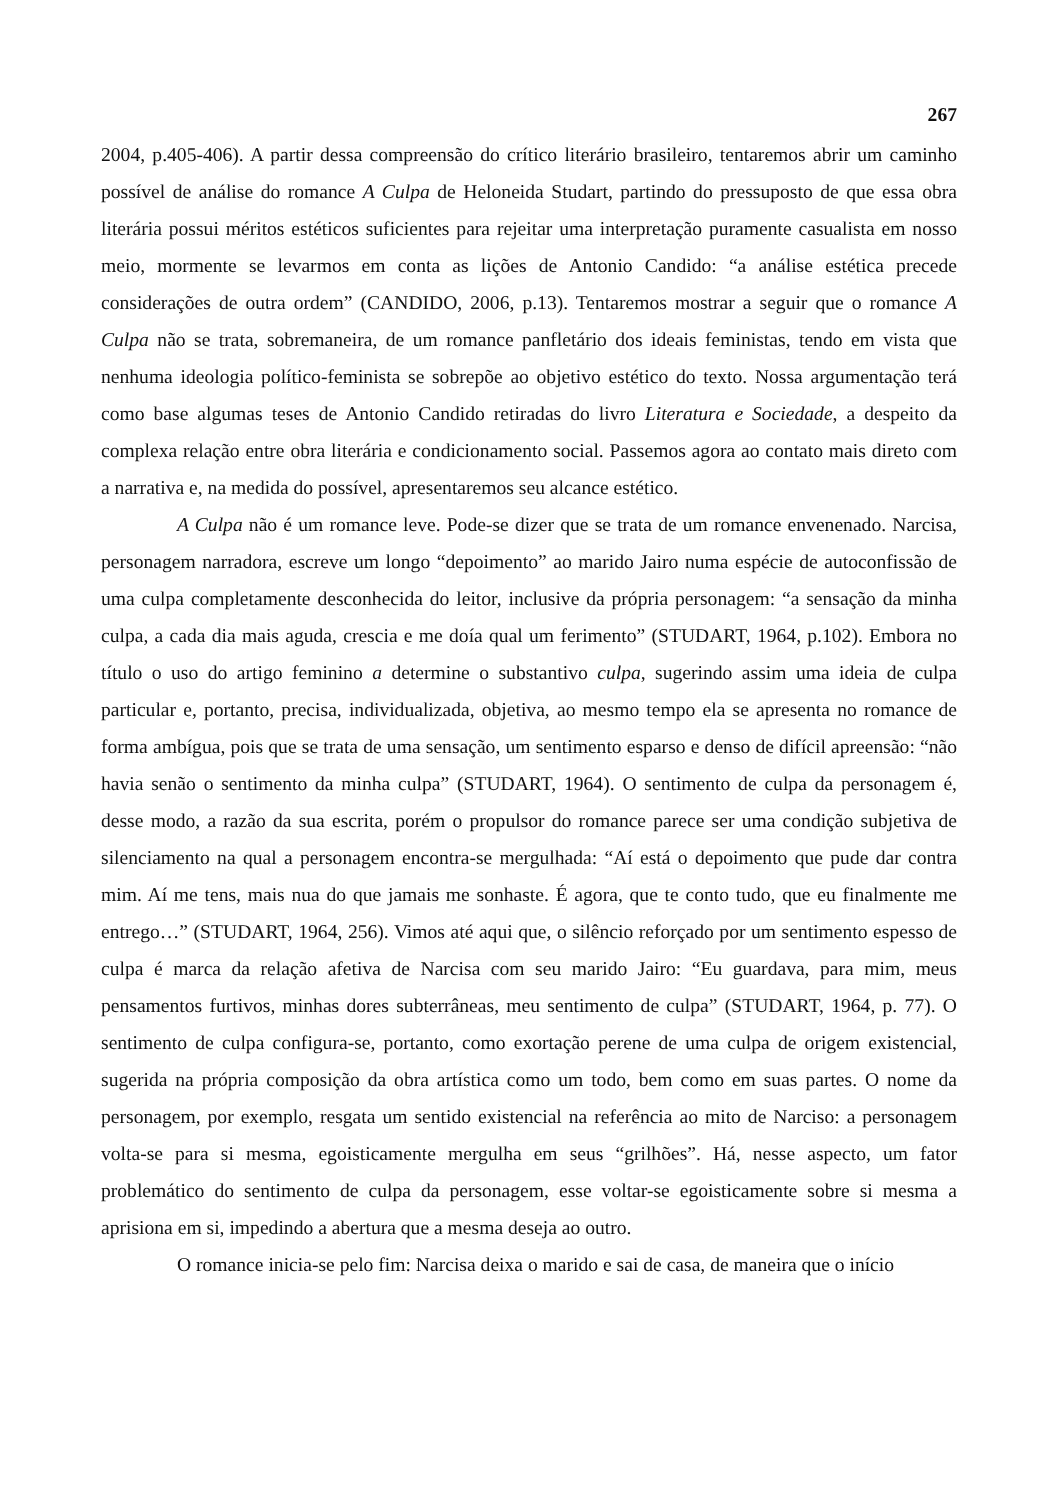267
2004, p.405-406). A partir dessa compreensão do crítico literário brasileiro, tentaremos abrir um caminho possível de análise do romance A Culpa de Heloneida Studart, partindo do pressuposto de que essa obra literária possui méritos estéticos suficientes para rejeitar uma interpretação puramente casualista em nosso meio, mormente se levarmos em conta as lições de Antonio Candido: “a análise estética precede considerações de outra ordem” (CANDIDO, 2006, p.13). Tentaremos mostrar a seguir que o romance A Culpa não se trata, sobremaneira, de um romance panfletário dos ideais feministas, tendo em vista que nenhuma ideologia político-feminista se sobrepõe ao objetivo estético do texto. Nossa argumentação terá como base algumas teses de Antonio Candido retiradas do livro Literatura e Sociedade, a despeito da complexa relação entre obra literária e condicionamento social. Passemos agora ao contato mais direto com a narrativa e, na medida do possível, apresentaremos seu alcance estético.
A Culpa não é um romance leve. Pode-se dizer que se trata de um romance envenenado. Narcisa, personagem narradora, escreve um longo “depoimento” ao marido Jairo numa espécie de autoconfissão de uma culpa completamente desconhecida do leitor, inclusive da própria personagem: “a sensação da minha culpa, a cada dia mais aguda, crescia e me doía qual um ferimento” (STUDART, 1964, p.102). Embora no título o uso do artigo feminino a determine o substantivo culpa, sugerindo assim uma ideia de culpa particular e, portanto, precisa, individualizada, objetiva, ao mesmo tempo ela se apresenta no romance de forma ambígua, pois que se trata de uma sensação, um sentimento esparso e denso de difícil apreensão: “não havia senão o sentimento da minha culpa” (STUDART, 1964). O sentimento de culpa da personagem é, desse modo, a razão da sua escrita, porém o propulsor do romance parece ser uma condição subjetiva de silenciamento na qual a personagem encontra-se mergulhada: “Aí está o depoimento que pude dar contra mim. Aí me tens, mais nua do que jamais me sonhaste. É agora, que te conto tudo, que eu finalmente me entrego…” (STUDART, 1964, 256). Vimos até aqui que, o silêncio reforçado por um sentimento espesso de culpa é marca da relação afetiva de Narcisa com seu marido Jairo: “Eu guardava, para mim, meus pensamentos furtivos, minhas dores subterrâneas, meu sentimento de culpa” (STUDART, 1964, p. 77). O sentimento de culpa configura-se, portanto, como exortação perene de uma culpa de origem existencial, sugerida na própria composição da obra artística como um todo, bem como em suas partes. O nome da personagem, por exemplo, resgata um sentido existencial na referência ao mito de Narciso: a personagem volta-se para si mesma, egoisticamente mergulha em seus “grilhões”. Há, nesse aspecto, um fator problemático do sentimento de culpa da personagem, esse voltar-se egoisticamente sobre si mesma a aprisiona em si, impedindo a abertura que a mesma deseja ao outro.
O romance inicia-se pelo fim: Narcisa deixa o marido e sai de casa, de maneira que o início